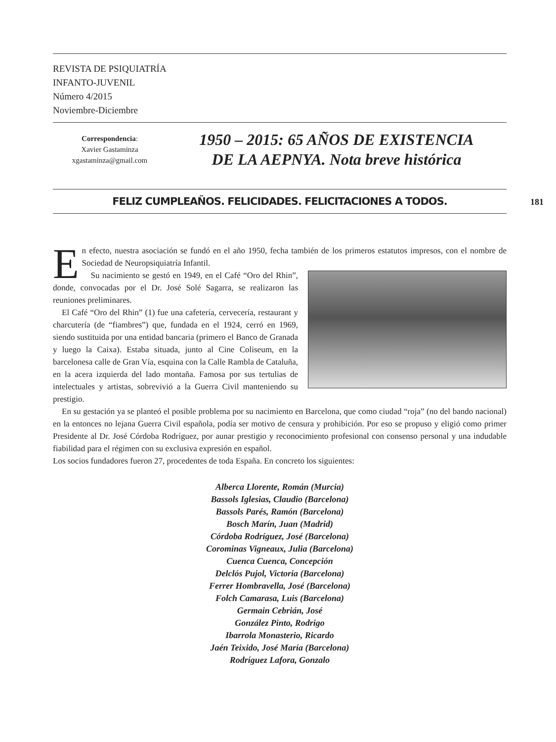REVISTA DE PSIQUIATRÍA
INFANTO-JUVENIL
Número 4/2015
Noviembre-Diciembre
Correspondencia:
Xavier Gastaminza
xgastaminza@gmail.com
1950 – 2015: 65 AÑOS DE EXISTENCIA
DE LA AEPNYA. Nota breve histórica
181
FELIZ CUMPLEAÑOS. FELICIDADES. FELICITACIONES A TODOS.
En efecto, nuestra asociación se fundó en el año 1950, fecha también de los primeros estatutos impresos, con el nombre de Sociedad de Neuropsiquiatría Infantil.
Su nacimiento se gestó en 1949, en el Café “Oro del Rhin”, donde, convocadas por el Dr. José Solé Sagarra, se realizaron las reuniones preliminares.
El Café “Oro del Rhin” (1) fue una cafetería, cervecería, restaurant y charcutería (de “fiambres”) que, fundada en el 1924, cerró en 1969, siendo sustituida por una entidad bancaria (primero el Banco de Granada y luego la Caixa). Estaba situada, junto al Cine Coliseum, en la barcelonesa calle de Gran Vía, esquina con la Calle Rambla de Cataluña, en la acera izquierda del lado montaña. Famosa por sus tertulias de intelectuales y artistas, sobrevivió a la Guerra Civil manteniendo su prestigio.
En su gestación ya se planteó el posible problema por su nacimiento en Barcelona, que como ciudad “roja” (no del bando nacional) en la entonces no lejana Guerra Civil española, podía ser motivo de censura y prohibición. Por eso se propuso y eligió como primer Presidente al Dr. José Córdoba Rodríguez, por aunar prestigio y reconocimiento profesional con consenso personal y una indudable fiabilidad para el régimen con su exclusiva expresión en español.
Los socios fundadores fueron 27, procedentes de toda España. En concreto los siguientes:
Alberca Llorente, Román (Murcia)
Bassols Iglesias, Claudio (Barcelona)
Bassols Parés, Ramón (Barcelona)
Bosch Marín, Juan (Madrid)
Córdoba Rodríguez, José (Barcelona)
Corominas Vigneaux, Julia (Barcelona)
Cuenca Cuenca, Concepción
Delclós Pujol, Victoria (Barcelona)
Ferrer Hombravella, José (Barcelona)
Folch Camarasa, Luis (Barcelona)
Germain Cebrián, José
González Pinto, Rodrigo
Ibarrola Monasterio, Ricardo
Jaén Teixido, José María (Barcelona)
Rodríguez Lafora, Gonzalo